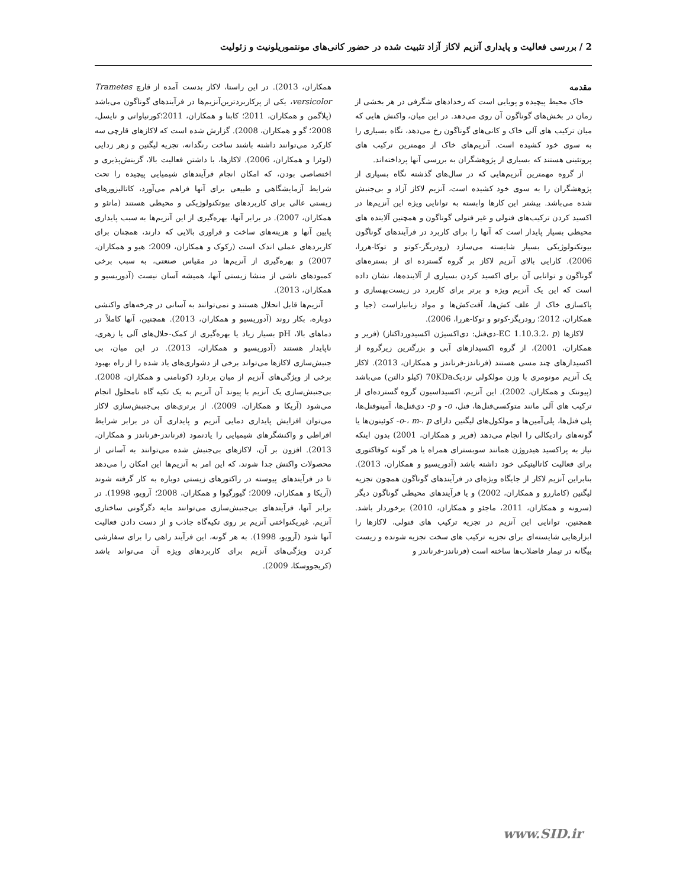2 / بررسی فعالیت و پایداری آنزیم لاکاز آزاد تثبیت شده در حضور کانی‌های مونتموریلونیت و زئولیت
مقدمه
خاک محیط پیچیده و پویایی است که رخدادهای شگرفی در هر بخشی از زمان در بخش‌های گوناگون آن روی می‌دهد. در این میان، واکنش هایی که میان ترکیب های آلی خاک و کانی‌های گوناگون رخ می‌دهد، نگاه بسیاری را به سوی خود کشیده است. آنزیم‌های خاک از مهمترین ترکیب های پروتئینی هستند که بسیاری از پژوهشگران به بررسی آنها پرداخته‌اند.
از گروه مهمترین آنزیم‌هایی که در سال‌های گذشته نگاه بسیاری از پژوهشگران را به سوی خود کشیده است، آنزیم لاکاز آزاد و بی‌جنبش شده می‌باشد. بیشتر این کارها وابسته به توانایی ویژه این آنزیم‌ها در اکسید کردن ترکیب‌های فنولی و غیر فنولی گوناگون و همچنین آلاینده های محیطی بسیار پایدار است که آنها را برای کاربرد در فرآیندهای گوناگون بیوتکنولوژیکی بسیار شایسته می‌سازد (رودریگز-کوتو و توکا-هررا، 2006). کارایی بالای آنزیم لاکاز بر گروه گسترده ای از بستره‌های گوناگون و توانایی آن برای اکسید کردن بسیاری از آلاینده‌ها، نشان داده است که این یک آنزیم ویژه و برتر برای کاربرد در زیست‌بهسازی و پاکسازی خاک از علف کش‌ها، آفت‌کش‌ها و مواد زیانباراست (جیا و همکاران، 2012؛ رودریگز-کوتو و توکا-هررا، 2006).
لاکازها (EC 1.10.3.2، p-دی‌فنل: دی‌اکسیژن اکسیدورداکتاز) (فریر و همکاران، 2001)، از گروه اکسیدازهای آبی و بزرگترین زیرگروه از اکسیدازهای چند مسی هستند (فرناندز-فرناندز و همکاران، 2013). لاکاز یک آنزیم مونومری با وزن مولکولی نزدیک70KDa (کیلو دالتن) می‌باشد (پیونتک و همکاران، 2002). این آنزیم، اکسیداسیون گروه گسترده‌ای از ترکیب های آلی مانند متوکسی‌فنل‌ها، فنل، o- و p- دی‌فنل‌ها، آمینوفنل‌ها، پلی فنل‌ها، پلی‌آمین‌ها و مولکول‌های لیگنین دارای o-، m-، p- کوئینون‌ها یا گونه‌های رادیکالی را انجام می‌دهد (فریر و همکاران، 2001) بدون اینکه نیاز به پراکسید هیدروژن همانند سوبسترای همراه یا هر گونه کوفاکتوری برای فعالیت کاتالیتیکی خود داشته باشد (آدوریسیو و همکاران، 2013). بنابراین آنزیم لاکار از جایگاه ویژه‌ای در فرآیندهای گوناگون همچون تجزیه لیگنین (کاماررو و همکاران، 2002) و یا فرآیندهای محیطی گوناگون دیگر (سرونه و همکاران، 2011، ماجئو و همکاران، 2010) برخوردار باشد. همچنین، توانایی این آنزیم در تجزیه ترکیب های فنولی، لاکازها را ابزارهایی شایسته‌ای برای تجزیه ترکیب های سخت تجزیه شونده و زیست بیگانه در تیمار فاضلاب‌ها ساخته است (فرناندز-فرناندز و
همکاران، 2013). در این راستا، لاکاز بدست آمده از قارچ Trametes versicolor، یکی از پرکاربردترین‌آنزیم‌ها در فرآیندهای گوناگون می‌باشد (پلاگمن و همکاران، 2011؛ کابنا و همکاران، 2011؛کورنیاواتی و نایسل، 2008؛ گو و همکاران، 2008). گزارش شده است که لاکازهای قارچی سه کارکرد می‌توانند داشته باشند ساخت رنگدانه، تجزیه لیگنین و زهر زدایی (لوئرا و همکاران، 2006). لاکازها، با داشتن فعالیت بالا، گزینش‌پذیری و اختصاصی بودن، که امکان انجام فرآیندهای شیمیایی پیچیده را تحت شرایط آزمایشگاهی و طبیعی برای آنها فراهم می‌آورد، کاتالیزورهای زیستی عالی برای کاربردهای بیوتکنولوژیکی و محیطی هستند (ماتئو و همکاران، 2007). در برابر آنها، بهره‌گیری از این آنزیم‌ها به سبب پایداری پایین آنها و هزینه‌های ساخت و فراوری بالایی که دارند، همچنان برای کاربردهای عملی اندک است (رکوک و همکاران، 2009؛ هیو و همکاران، 2007) و بهره‌گیری از آنزیم‌ها در مقیاس صنعتی، به سبب برخی کمبودهای ناشی از منشا زیستی آنها، همیشه آسان نیست (آدوریسیو و همکاران، 2013).
آنزیم‌ها قابل انحلال هستند و نمی‌توانند به آسانی در چرخه‌های واکنشی دوباره، بکار روند (آدوریسیو و همکاران، 2013). همچنین، آنها کاملاً در دماهای بالا، pH بسیار زیاد یا بهره‌گیری از کمک-حلال‌های آلی یا زهری، ناپایدار هستند (آدوریسیو و همکاران، 2013). در این میان، بی جنبش‌سازی لاکازها می‌تواند برخی از دشواری‌های یاد شده را از راه بهبود برخی از ویژگی‌های آنزیم از میان بردارد (کونامنی و همکاران، 2008). بی‌جنبش‌سازی یک آنزیم با پیوند آن آنزیم به یک تکیه گاه نامحلول انجام می‌شود (آریکا و همکاران، 2009). از برتری‌های بی‌جنبش‌سازی لاکاز می‌توان افزایش پایداری دمایی آنزیم و پایداری آن در برابر شرایط افراطی و واکنشگرهای شیمیایی را یادنمود (فرناندز-فرناندز و همکاران، 2013). افزون بر آن، لاکازهای بی‌جنبش شده می‌توانند به آسانی از محصولات واکنش جدا شوند، که این امر به آنزیم‌ها این امکان را می‌دهد تا در فرآیندهای پیوسته در راکتورهای زیستی دوباره به کار گرفته شوند (آریکا و همکاران، 2009؛ گیورگیوا و همکاران، 2008؛ آرویو، 1998). در برابر آنها، فرآیندهای بی‌جنبش‌سازی می‌توانند مایه دگرگونی ساختاری آنزیم، غیریکنواختی آنزیم بر روی تکیه‌گاه جاذب و از دست دادن فعالیت آنها شود (آرویو، 1998). به هر گونه، این فرآیند راهی را برای سفارشی کردن ویژگی‌های آنزیم برای کاربردهای ویژه آن می‌تواند باشد (کریجووسکا، 2009).
www.SID.ir